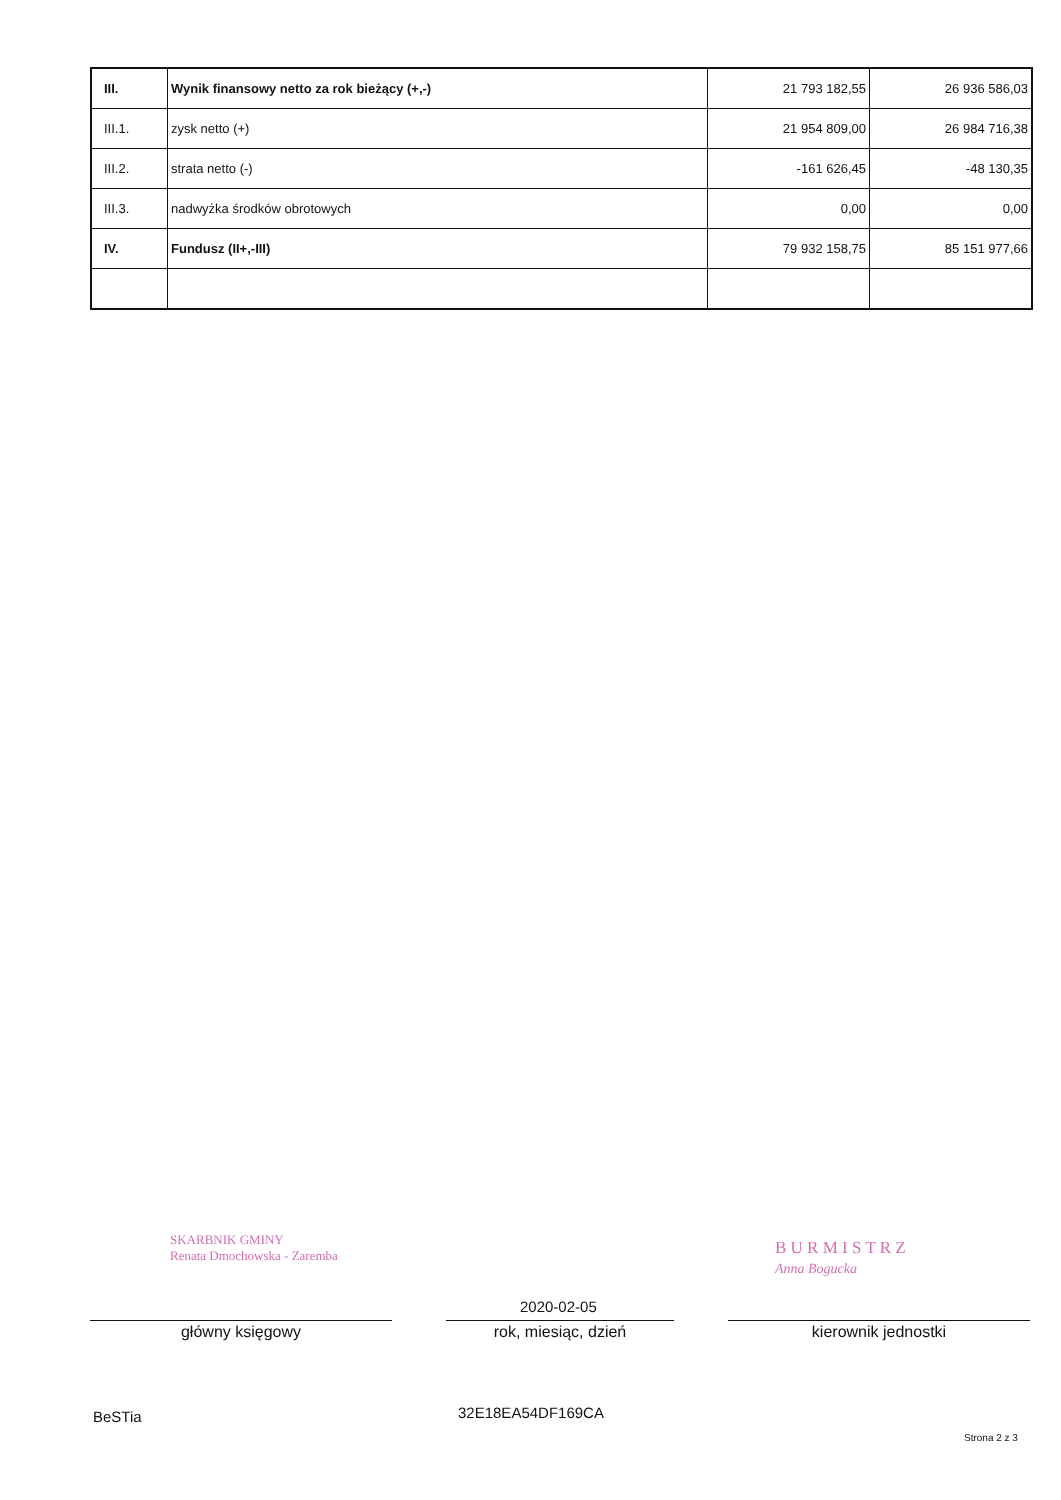| III. | Wynik finansowy netto za rok bieżący (+,-) | 21 793 182,55 | 26 936 586,03 |
| III.1. | zysk netto (+) | 21 954 809,00 | 26 984 716,38 |
| III.2. | strata netto (-) | -161 626,45 | -48 130,35 |
| III.3. | nadwyżka środków obrotowych | 0,00 | 0,00 |
| IV. | Fundusz (II+,-III) | 79 932 158,75 | 85 151 977,66 |
SKARBNIK GMINY
Renata Dmochowska - Zaremba
B U R M I S T R Z
Anna Bogucka
2020-02-05
główny księgowy rok, miesiąc, dzień kierownik jednostki
BeSTia 32E18EA54DF169CA
Strona 2 z 3